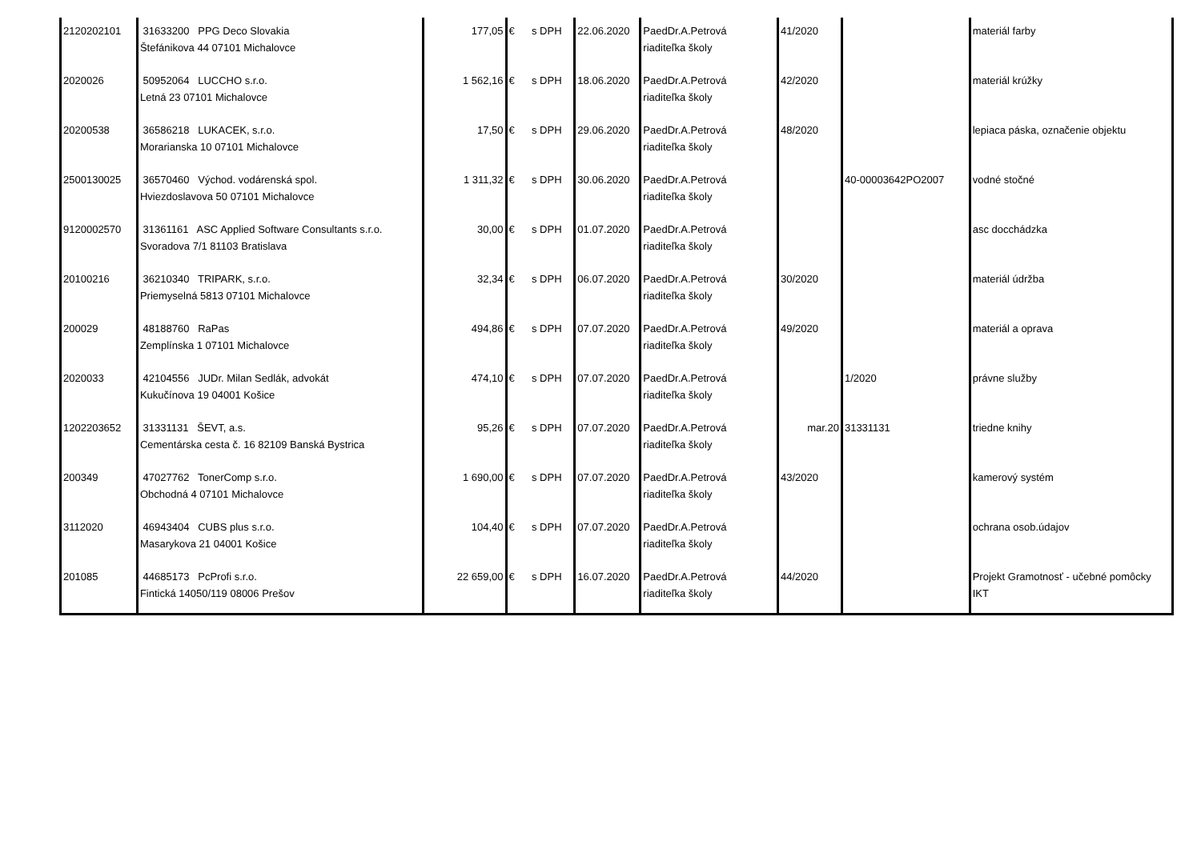| 2120202101 | 31633200 PPG Deco Slovakia Štefánikova 44 07101 Michalovce | 177,05 | € | s DPH | 22.06.2020 | PaedDr.A.Petrová riaditeľka školy | 41/2020 | | materiál farby |
| 2020026 | 50952064 LUCCHO s.r.o. Letná 23 07101 Michalovce | 1 562,16 | € | s DPH | 18.06.2020 | PaedDr.A.Petrová riaditeľka školy | 42/2020 | | materiál krúžky |
| 20200538 | 36586218 LUKACEK, s.r.o. Morarianska 10 07101 Michalovce | 17,50 | € | s DPH | 29.06.2020 | PaedDr.A.Petrová riaditeľka školy | 48/2020 | | lepiaca páska, označenie objektu |
| 2500130025 | 36570460 Východ. vodárenská spol. Hviezdoslavova 50 07101 Michalovce | 1 311,32 | € | s DPH | 30.06.2020 | PaedDr.A.Petrová riaditeľka školy | | 40-00003642PO2007 | vodné stočné |
| 9120002570 | 31361161 ASC Applied Software Consultants s.r.o. Svoradova 7/1 81103 Bratislava | 30,00 | € | s DPH | 01.07.2020 | PaedDr.A.Petrová riaditeľka školy | | | asc docchádzka |
| 20100216 | 36210340 TRIPARK, s.r.o. Priemyselná 5813 07101 Michalovce | 32,34 | € | s DPH | 06.07.2020 | PaedDr.A.Petrová riaditeľka školy | 30/2020 | | materiál údržba |
| 200029 | 48188760 RaPas Zemplínska 1 07101 Michalovce | 494,86 | € | s DPH | 07.07.2020 | PaedDr.A.Petrová riaditeľka školy | 49/2020 | | materiál a oprava |
| 2020033 | 42104556 JUDr. Milan Sedlák, advokát Kukučínova 19 04001 Košice | 474,10 | € | s DPH | 07.07.2020 | PaedDr.A.Petrová riaditeľka školy | | 1/2020 | právne služby |
| 1202203652 | 31331131 ŠEVT, a.s. Cementárska cesta č. 16 82109 Banská Bystrica | 95,26 | € | s DPH | 07.07.2020 | PaedDr.A.Petrová riaditeľka školy | mar.20 | 31331131 | triedne knihy |
| 200349 | 47027762 TonerComp s.r.o. Obchodná 4 07101 Michalovce | 1 690,00 | € | s DPH | 07.07.2020 | PaedDr.A.Petrová riaditeľka školy | 43/2020 | | kamerový systém |
| 3112020 | 46943404 CUBS plus s.r.o. Masarykova 21 04001 Košice | 104,40 | € | s DPH | 07.07.2020 | PaedDr.A.Petrová riaditeľka školy | | | ochrana osob.údajov |
| 201085 | 44685173 PcProfi s.r.o. Fintická 14050/119 08006 Prešov | 22 659,00 | € | s DPH | 16.07.2020 | PaedDr.A.Petrová riaditeľka školy | 44/2020 | | Projekt Gramotnosť - učebné pomôcky IKT |